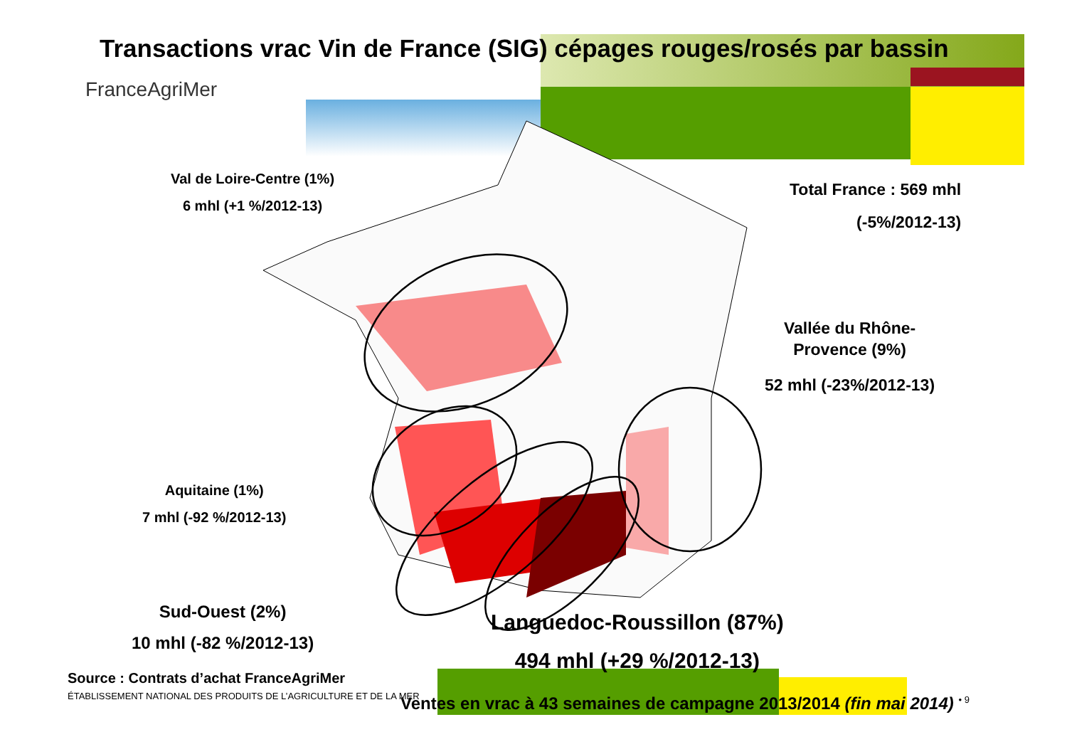Transactions vrac Vin de France (SIG) cépages rouges/rosés par bassin
FranceAgriMer
Val de Loire-Centre (1%)
6 mhl (+1 %/2012-13)
Total France : 569 mhl
(-5%/2012-13)
Vallée du Rhône-
Provence (9%)
52 mhl (-23%/2012-13)
Aquitaine (1%)
7 mhl (-92 %/2012-13)
Sud-Ouest (2%)
10 mhl (-82 %/2012-13)
Languedoc-Roussillon (87%)
494 mhl (+29 %/2012-13)
Source : Contrats d’achat FranceAgriMer
ÉTABLISSEMENT NATIONAL DES PRODUITS DE L’AGRICULTURE ET DE LA MER
Ventes en vrac à 43 semaines de campagne 2013/2014 (fin mai 2014) <sup>• 9</sup>